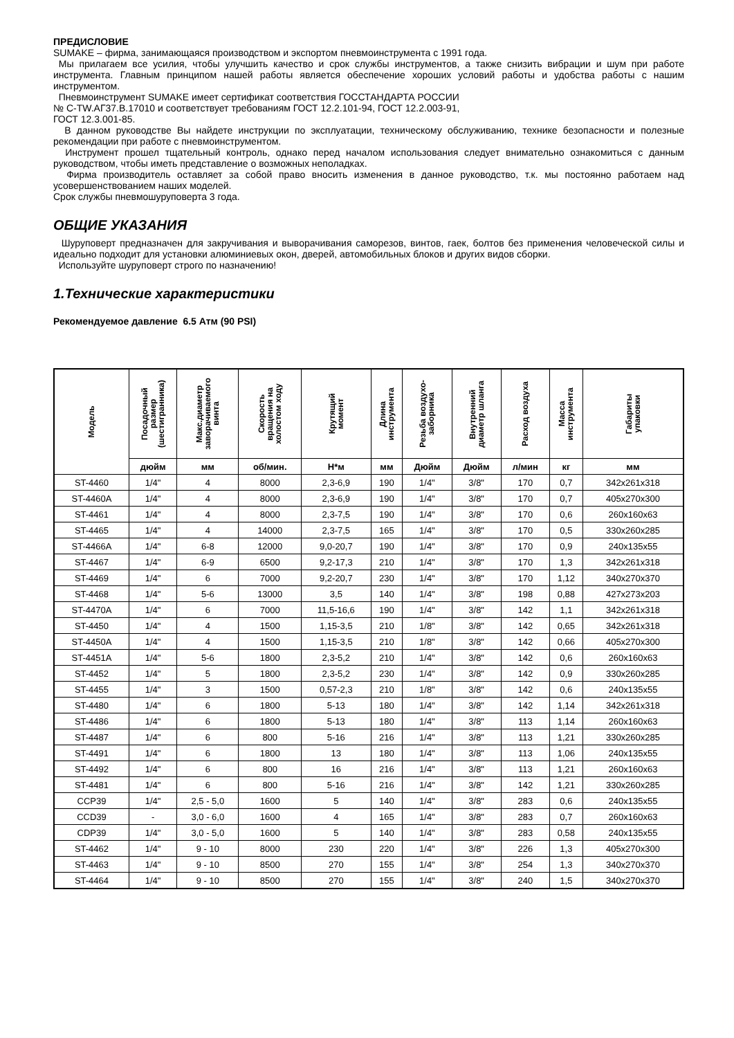ПРЕДИСЛОВИЕ
SUMAKE – фирма, занимающаяся производством и экспортом пневмоинструмента с 1991 года.
Мы прилагаем все усилия, чтобы улучшить качество и срок службы инструментов, а также снизить вибрации и шум при работе инструмента. Главным принципом нашей работы является обеспечение хороших условий работы и удобства работы с нашим инструментом.
Пневмоинструмент SUMAKE имеет сертификат соответствия ГОССТАНДАРТА РОССИИ
№ С-TW.АГ37.В.17010 и соответствует требованиям ГОСТ 12.2.101-94, ГОСТ 12.2.003-91,
ГОСТ 12.3.001-85.
В данном руководстве Вы найдете инструкции по эксплуатации, техническому обслуживанию, технике безопасности и полезные рекомендации при работе с пневмоинструментом.
Инструмент прошел тщательный контроль, однако перед началом использования следует внимательно ознакомиться с данным руководством, чтобы иметь представление о возможных неполадках.
Фирма производитель оставляет за собой право вносить изменения в данное руководство, т.к. мы постоянно работаем над усовершенствованием наших моделей.
Срок службы пневмошуруповерта 3 года.
ОБЩИЕ УКАЗАНИЯ
Шуруповерт предназначен для закручивания и выворачивания саморезов, винтов, гаек, болтов без применения человеческой силы и идеально подходит для установки алюминиевых окон, дверей, автомобильных блоков и других видов сборки.
Используйте шуруповерт строго по назначению!
1.Технические характеристики
Рекомендуемое давление 6.5 Атм (90 PSI)
| Модель | Посадочный размер (шестигранника) | Макс.диаметр заворачиваемого винта | Скорость вращения на холостом ходу | Крутящий момент | Длина инструмента | Резьба воздухо- заборника | Внутренний диаметр шланга | Расход воздуха | Масса инструмента | Габариты упаковки |
| --- | --- | --- | --- | --- | --- | --- | --- | --- | --- | --- |
| | дюйм | мм | об/мин. | Н*м | мм | Дюйм | Дюйм | л/мин | кг | мм |
| ST-4460 | 1/4" | 4 | 8000 | 2,3-6,9 | 190 | 1/4" | 3/8" | 170 | 0,7 | 342x261x318 |
| ST-4460A | 1/4" | 4 | 8000 | 2,3-6,9 | 190 | 1/4" | 3/8" | 170 | 0,7 | 405x270x300 |
| ST-4461 | 1/4" | 4 | 8000 | 2,3-7,5 | 190 | 1/4" | 3/8" | 170 | 0,6 | 260x160x63 |
| ST-4465 | 1/4" | 4 | 14000 | 2,3-7,5 | 165 | 1/4" | 3/8" | 170 | 0,5 | 330x260x285 |
| ST-4466A | 1/4" | 6-8 | 12000 | 9,0-20,7 | 190 | 1/4" | 3/8" | 170 | 0,9 | 240x135x55 |
| ST-4467 | 1/4" | 6-9 | 6500 | 9,2-17,3 | 210 | 1/4" | 3/8" | 170 | 1,3 | 342x261x318 |
| ST-4469 | 1/4" | 6 | 7000 | 9,2-20,7 | 230 | 1/4" | 3/8" | 170 | 1,12 | 340x270x370 |
| ST-4468 | 1/4" | 5-6 | 13000 | 3,5 | 140 | 1/4" | 3/8" | 198 | 0,88 | 427x273x203 |
| ST-4470A | 1/4" | 6 | 7000 | 11,5-16,6 | 190 | 1/4" | 3/8" | 142 | 1,1 | 342x261x318 |
| ST-4450 | 1/4" | 4 | 1500 | 1,15-3,5 | 210 | 1/8" | 3/8" | 142 | 0,65 | 342x261x318 |
| ST-4450A | 1/4" | 4 | 1500 | 1,15-3,5 | 210 | 1/8" | 3/8" | 142 | 0,66 | 405x270x300 |
| ST-4451A | 1/4" | 5-6 | 1800 | 2,3-5,2 | 210 | 1/4" | 3/8" | 142 | 0,6 | 260x160x63 |
| ST-4452 | 1/4" | 5 | 1800 | 2,3-5,2 | 230 | 1/4" | 3/8" | 142 | 0,9 | 330x260x285 |
| ST-4455 | 1/4" | 3 | 1500 | 0,57-2,3 | 210 | 1/8" | 3/8" | 142 | 0,6 | 240x135x55 |
| ST-4480 | 1/4" | 6 | 1800 | 5-13 | 180 | 1/4" | 3/8" | 142 | 1,14 | 342x261x318 |
| ST-4486 | 1/4" | 6 | 1800 | 5-13 | 180 | 1/4" | 3/8" | 113 | 1,14 | 260x160x63 |
| ST-4487 | 1/4" | 6 | 800 | 5-16 | 216 | 1/4" | 3/8" | 113 | 1,21 | 330x260x285 |
| ST-4491 | 1/4" | 6 | 1800 | 13 | 180 | 1/4" | 3/8" | 113 | 1,06 | 240x135x55 |
| ST-4492 | 1/4" | 6 | 800 | 16 | 216 | 1/4" | 3/8" | 113 | 1,21 | 260x160x63 |
| ST-4481 | 1/4" | 6 | 800 | 5-16 | 216 | 1/4" | 3/8" | 142 | 1,21 | 330x260x285 |
| CCP39 | 1/4" | 2,5 - 5,0 | 1600 | 5 | 140 | 1/4" | 3/8" | 283 | 0,6 | 240x135x55 |
| CCD39 | - | 3,0 - 6,0 | 1600 | 4 | 165 | 1/4" | 3/8" | 283 | 0,7 | 260x160x63 |
| CDP39 | 1/4" | 3,0 - 5,0 | 1600 | 5 | 140 | 1/4" | 3/8" | 283 | 0,58 | 240x135x55 |
| ST-4462 | 1/4" | 9 - 10 | 8000 | 230 | 220 | 1/4" | 3/8" | 226 | 1,3 | 405x270x300 |
| ST-4463 | 1/4" | 9 - 10 | 8500 | 270 | 155 | 1/4" | 3/8" | 254 | 1,3 | 340x270x370 |
| ST-4464 | 1/4" | 9 - 10 | 8500 | 270 | 155 | 1/4" | 3/8" | 240 | 1,5 | 340x270x370 |